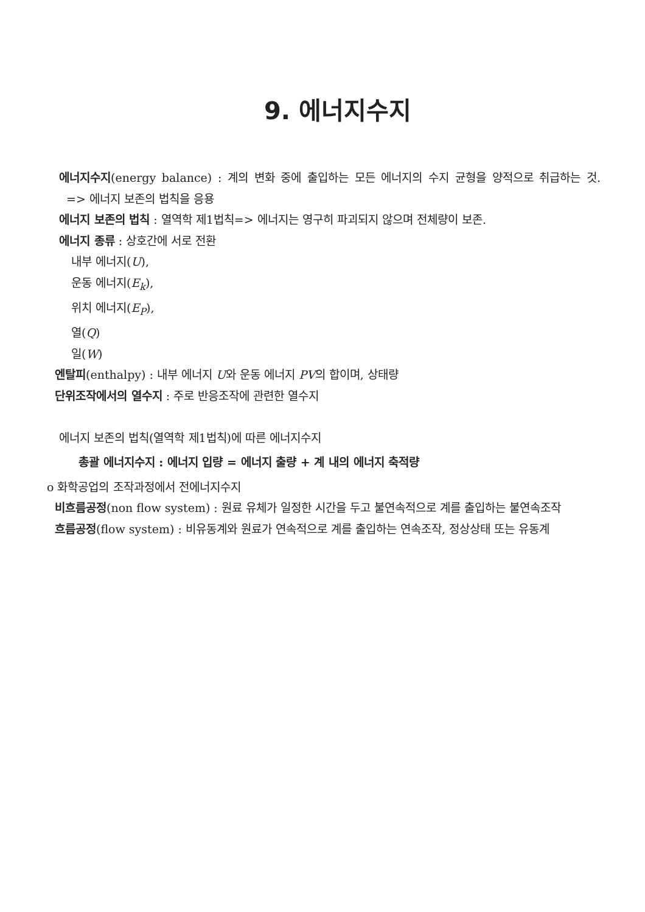9. 에너지수지
에너지수지(energy balance) : 계의 변화 중에 출입하는 모든 에너지의 수지 균형을 양적으로 취급하는 것. => 에너지 보존의 법칙을 응용
에너지 보존의 법칙 : 열역학 제1법칙=> 에너지는 영구히 파괴되지 않으며 전체량이 보존.
에너지 종류 : 상호간에 서로 전환
내부 에너지(U),
운동 에너지(E<sub>k</sub>),
위치 에너지(E<sub>P</sub>),
열(Q)
일(W)
엔탈피(enthalpy) : 내부 에너지 U와 운동 에너지 PV의 합이며, 상태량
단위조작에서의 열수지 : 주로 반응조작에 관련한 열수지
에너지 보존의 법칙(열역학 제1법칙)에 따른 에너지수지
총괄 에너지수지 : 에너지 입량 = 에너지 출량 + 계 내의 에너지 축적량
o 화학공업의 조작과정에서 전에너지수지
비흐름공정(non flow system) : 원료 유체가 일정한 시간을 두고 불연속적으로 계를 출입하는 불연속조작
흐름공정(flow system) : 비유동계와 원료가 연속적으로 계를 출입하는 연속조작, 정상상태 또는 유동계